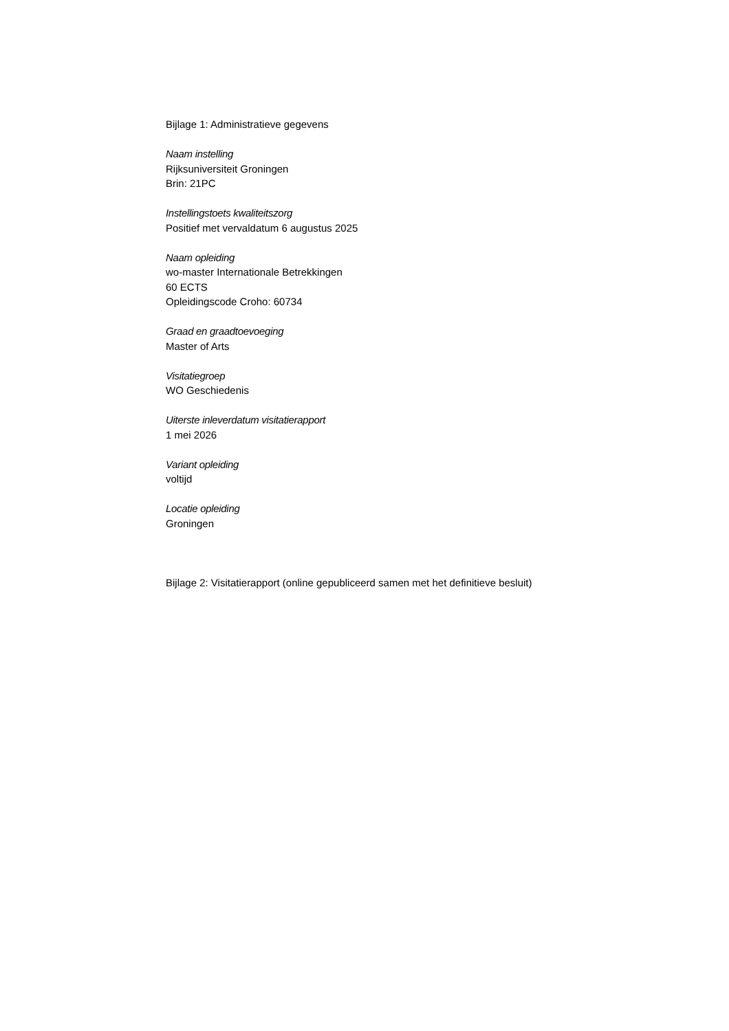Bijlage 1: Administratieve gegevens
Naam instelling
Rijksuniversiteit Groningen
Brin: 21PC
Instellingstoets kwaliteitszorg
Positief met vervaldatum 6 augustus 2025
Naam opleiding
wo-master Internationale Betrekkingen
60 ECTS
Opleidingscode Croho: 60734
Graad en graadtoevoeging
Master of Arts
Visitatiegroep
WO Geschiedenis
Uiterste inleverdatum visitatierapport
1 mei 2026
Variant opleiding
voltijd
Locatie opleiding
Groningen
Bijlage 2: Visitatierapport (online gepubliceerd samen met het definitieve besluit)